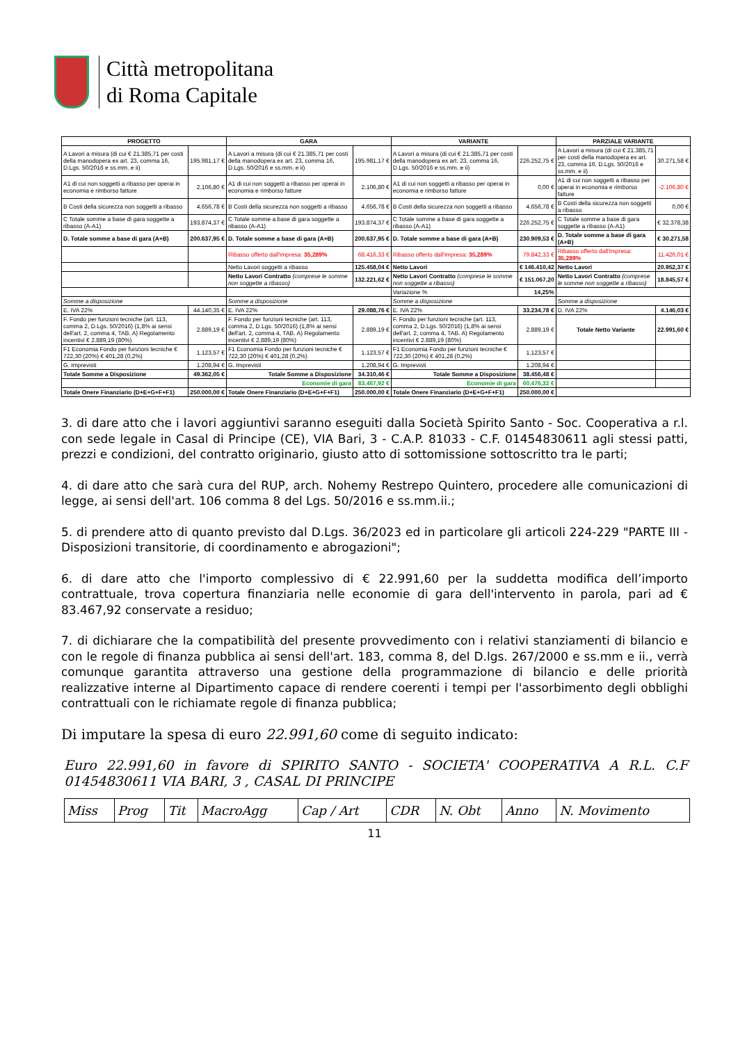Città metropolitana
di Roma Capitale
| PROGETTO | | GARA | | VARIANTE | | PARZIALE VARIANTE | |
| --- | --- | --- | --- | --- | --- | --- | --- |
| A Lavori a misura (di cui € 21.385,71 per costi della manodopera ex art. 23, comma 16, D.Lgs. 50/2016 e ss.mm. e ii) | 195.981,17 € | A Lavori a misura (di cui € 21.385,71 per costi della manodopera ex art. 23, comma 16, D.Lgs. 50/2016 e ss.mm. e ii) | 195.981,17 € | A Lavori a misura (di cui € 21.385,71 per costi della manodopera ex art. 23, comma 16, D.Lgs. 50/2016 e ss.mm. e ii) | 226.252,75 € | A Lavori a misura (di cui € 21.385,71 per costi della manodopera ex art. 23, comma 16, D.Lgs. 50/2016 e ss.mm. e ii) | 30.271,58 € |
| A1 di cui non soggetti a ribasso per operai in economia e rimborso fatture | 2.106,80 € | A1 di cui non soggetti a ribasso per operai in economia e rimborso fatture | 2.106,80 € | A1 di cui non soggetti a ribasso per operai in economia e rimborso fatture | 0,00 € | A1 di cui non soggetti a ribasso per operai in economia e rimborso fatture | -2.106,80 € |
| B Costi della sicurezza non soggetti a ribasso | 4.656,78 € | B Costi della sicurezza non soggetti a ribasso | 4.656,78 € | B Costi della sicurezza non soggetti a ribasso | 4.656,78 € | B Costi della sicurezza non soggetti a ribasso | 0,00 € |
| C Totale somme a base di gara soggette a ribasso (A-A1) | 193.874,37 € | C Totale somme a base di gara soggette a ribasso (A-A1) | 193.874,37 € | C Totale somme a base di gara soggette a ribasso (A-A1) | 226.252,75 € | C Totale somme a base di gara soggette a ribasso (A-A1) | € 32.378,38 |
| D. Totale somme a base di gara (A+B) | 200.637,95 € | D. Totale somme a base di gara (A+B) | 200.637,95 € | D. Totale somme a base di gara (A+B) | 230.909,53 € | D. Totale somme a base di gara (A+B) | € 30.271,58 |
| | | Ribasso offerto dall'impresa: 35,289% | 68.416,33 € | Ribasso offerto dall'impresa: 35,289% | 79.842,33 € | Ribasso offerto dall'impresa: 35,289% | 11.426,01 € |
| | | Netto Lavori soggetti a ribasso | 125.458,04 € | Netto Lavori | € 146.410,42 | Netto Lavori | 20.952,37 € |
| | | Netto Lavori Contratto (comprese le somme non soggette a ribasso) | 132.221,62 € | Netto Lavori Contratto (comprese le somme non soggette a ribasso) | € 151.067,20 | Netto Lavori Contratto (comprese le somme non soggette a ribasso) | 18.845,57 € |
| | | | | Variazione % | 14,25% | | |
| Somme a disposizione | | Somme a disposizione | | Somme a disposizione | | Somme a disposizione | |
| E. IVA 22% | 44.140,35 € | E. IVA 22% | 29.088,76 € | E. IVA 22% | 33.234,78 € | D. IVA 22% | 4.146,03 € |
| F. Fondo per funzioni tecniche (art. 113, comma 2, D.Lgs. 50/2016) (1,8% ai sensi dell'art. 2, comma 4, TAB. A) Regolamento incentivi € 2.889,19 (80%) | 2.889,19 € | F. Fondo per funzioni tecniche (art. 113, comma 2, D.Lgs. 50/2016) (1,8% ai sensi dell'art. 2, comma 4, TAB. A) Regolamento incentivi € 2.889,19 (80%) | 2.889,19 € | F. Fondo per funzioni tecniche (art. 113, comma 2, D.Lgs. 50/2016) (1,8% ai sensi dell'art. 2, comma 4, TAB. A) Regolamento incentivi € 2.889,19 (80%) | 2.889,19 € | Totale Netto Variante | 22.991,60 € |
| F1 Economia Fondo per funzioni tecniche € 722,30 (20%) € 401,28 (0,2%) | 1.123,57 € | F1 Economia Fondo per funzioni tecniche € 722,30 (20%) € 401,28 (0,2%) | 1.123,57 € | F1 Economia Fondo per funzioni tecniche € 722,30 (20%) € 401,28 (0,2%) | 1.123,57 € | | |
| G. Imprevisti | 1.208,94 € | G. Imprevisti | 1.208,94 € | G. Imprevisti | 1.208,94 € | | |
| Totale Somme a Disposizione | 49.362,05 € | Totale Somme a Disposizione | 34.310,46 € | Totale Somme a Disposizione | 38.456,48 € | | |
| | | Economie di gara | 83.467,92 € | Economie di gara | 60.476,32 € | | |
| Totale Onere Finanziario (D+E+G+F+F1) | 250.000,00 € | Totale Onere Finanziario (D+E+G+F+F1) | 250.000,00 € | Totale Onere Finanziario (D+E+G+F+F1) | 250.000,00 € | | |
3. di dare atto che i lavori aggiuntivi saranno eseguiti dalla Società Spirito Santo - Soc. Cooperativa a r.l. con sede legale in Casal di Principe (CE), VIA Bari, 3 - C.A.P. 81033 - C.F. 01454830611 agli stessi patti, prezzi e condizioni, del contratto originario, giusto atto di sottomissione sottoscritto tra le parti;
4. di dare atto che sarà cura del RUP, arch. Nohemy Restrepo Quintero, procedere alle comunicazioni di legge, ai sensi dell'art. 106 comma 8 del Lgs. 50/2016 e ss.mm.ii.;
5. di prendere atto di quanto previsto dal D.Lgs. 36/2023 ed in particolare gli articoli 224-229 "PARTE III - Disposizioni transitorie, di coordinamento e abrogazioni";
6. di dare atto che l'importo complessivo di € 22.991,60 per la suddetta modifica dell’importo contrattuale, trova copertura finanziaria nelle economie di gara dell'intervento in parola, pari ad € 83.467,92 conservate a residuo;
7. di dichiarare che la compatibilità del presente provvedimento con i relativi stanziamenti di bilancio e con le regole di finanza pubblica ai sensi dell'art. 183, comma 8, del D.lgs. 267/2000 e ss.mm e ii., verrà comunque garantita attraverso una gestione della programmazione di bilancio e delle priorità realizzative interne al Dipartimento capace di rendere coerenti i tempi per l'assorbimento degli obblighi contrattuali con le richiamate regole di finanza pubblica;
Di imputare la spesa di euro 22.991,60 come di seguito indicato:
Euro 22.991,60 in favore di SPIRITO SANTO - SOCIETA' COOPERATIVA A R.L. C.F 01454830611 VIA BARI, 3 , CASAL DI PRINCIPE
| Miss | Prog | Tit | MacroAgg | Cap / Art | CDR | N. Obt | Anno | N. Movimento |
11